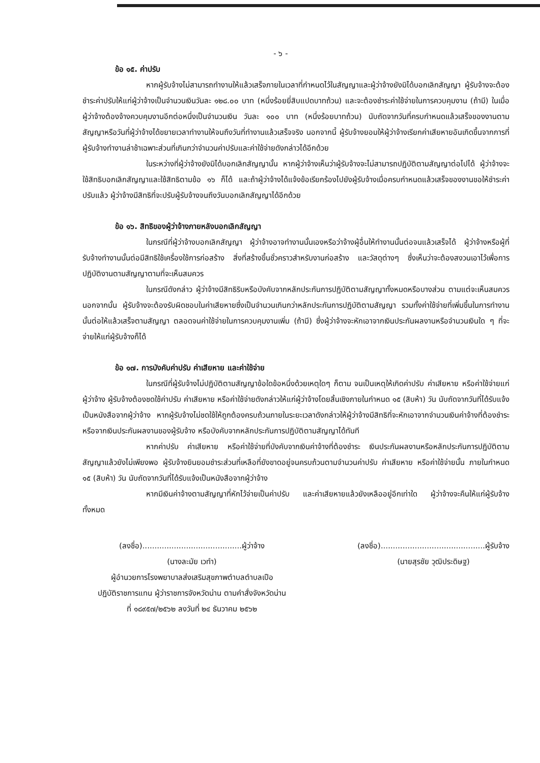- ๖ -
ข้อ ๑๕. ค่าปรับ
หากผู้รับจ้างไม่สามารถทำงานให้แล้วเสร็จภายในเวลาที่กำหนดไว้ในสัญญาและผู้ว่าจ้างยังมิได้บอกเลิกสัญญา ผู้รับจ้างจะต้องชำระค่าปรับให้แก่ผู้ว่าจ้างเป็นจำนวนเงินวันละ ๑๒๘.๐๐ บาท (หนึ่งร้อยยี่สิบแปดบาทถ้วน) และจะต้องชำระค่าใช้จ่ายในการควบคุมงาน (ถ้ามี) ในเมื่อผู้ว่าจ้างต้องจ้างควบคุมงานอีกต่อหนึ่งเป็นจำนวนเงิน วันละ ๑๐๐ บาท (หนึ่งร้อยบาทถ้วน) นับถัดจากวันที่ครบกำหนดแล้วเสร็จของงานตามสัญญาหรือวันที่ผู้ว่าจ้างได้ขยายเวลาทำงานให้จนถึงวันที่ทำงานแล้วเสร็จจริง นอกจากนี้ ผู้รับจ้างยอมให้ผู้ว่าจ้างเรียกค่าเสียหายอันเกิดขึ้นจากการที่ผู้รับจ้างทำงานล่าช้าเฉพาะส่วนที่เกินกว่าจำนวนค่าปรับและค่าใช้จ่ายดังกล่าวได้อีกด้วย
ในระหว่างที่ผู้ว่าจ้างยังมิได้บอกเลิกสัญญานั้น หากผู้ว่าจ้างเห็นว่าผู้รับจ้างจะไม่สามารถปฏิบัติตามสัญญาต่อไปได้ ผู้ว่าจ้างจะใช้สิทธิบอกเลิกสัญญาและใช้สิทธิตามข้อ ๑๖ ก็ได้ และถ้าผู้ว่าจ้างได้แจ้งข้อเรียกร้องไปยังผู้รับจ้างเมื่อครบกำหนดแล้วเสร็จของงานขอให้ชำระค่าปรับแล้ว ผู้ว่าจ้างมีสิทธิที่จะปรับผู้รับจ้างจนถึงวันบอกเลิกสัญญาได้อีกด้วย
ข้อ ๑๖. สิทธิของผู้ว่าจ้างภายหลังบอกเลิกสัญญา
ในกรณีที่ผู้ว่าจ้างบอกเลิกสัญญา ผู้ว่าจ้างอาจทำงานนั้นเองหรือว่าจ้างผู้อื่นให้ทำงานนั้นต่อจนแล้วเสร็จได้ ผู้ว่าจ้างหรือผู้ที่รับจ้างทำงานนั้นต่อมีสิทธิใช้เครื่องใช้การก่อสร้าง สิ่งที่สร้างขึ้นชั่วคราวสำหรับงานก่อสร้าง และวัสดุต่างๆ ซึ่งเห็นว่าจะต้องสงวนเอาไว้เพื่อการปฏิบัติงานตามสัญญาตามที่จะเห็นสมควร
ในกรณีดังกล่าว ผู้ว่าจ้างมีสิทธิริบหรือบังคับจากหลักประกันการปฏิบัติตามสัญญาทั้งหมดหรือบางส่วน ตามแต่จะเห็นสมควร นอกจากนั้น ผู้รับจ้างจะต้องรับผิดชอบในค่าเสียหายซึ่งเป็นจำนวนเกินกว่าหลักประกันการปฏิบัติตามสัญญา รวมทั้งค่าใช้จ่ายที่เพิ่มขึ้นในการทำงานนั้นต่อให้แล้วเสร็จตามสัญญา ตลอดจนค่าใช้จ่ายในการควบคุมงานเพิ่ม (ถ้ามี) ซึ่งผู้ว่าจ้างจะหักเอาจากเงินประกันผลงานหรือจำนวนเงินใด ๆ ที่จะจ่ายให้แก่ผู้รับจ้างก็ได้
ข้อ ๑๗. การบังคับค่าปรับ ค่าเสียหาย และค่าใช้จ่าย
ในกรณีที่ผู้รับจ้างไม่ปฏิบัติตามสัญญาข้อใดข้อหนึ่งด้วยเหตุใดๆ ก็ตาม จนเป็นเหตุให้เกิดค่าปรับ ค่าเสียหาย หรือค่าใช้จ่ายแก่ผู้ว่าจ้าง ผู้รับจ้างต้องชดใช้ค่าปรับ ค่าเสียหาย หรือค่าใช้จ่ายดังกล่าวให้แก่ผู้ว่าจ้างโดยสิ้นเชิงภายในกำหนด ๑๕ (สิบห้า) วัน นับถัดจากวันที่ได้รับแจ้งเป็นหนังสือจากผู้ว่าจ้าง หากผู้รับจ้างไม่ชดใช้ให้ถูกต้องครบถ้วนภายในระยะเวลาดังกล่าวให้ผู้ว่าจ้างมีสิทธิที่จะหักเอาจากจำนวนเงินค่าจ้างที่ต้องชำระ หรือจากเงินประกันผลงานของผู้รับจ้าง หรือบังคับจากหลักประกันการปฏิบัติตามสัญญาได้ทันที
หากค่าปรับ ค่าเสียหาย หรือค่าใช้จ่ายที่บังคับจากเงินค่าจ้างที่ต้องชำระ เงินประกันผลงานหรือหลักประกันการปฏิบัติตามสัญญาแล้วยังไม่เพียงพอ ผู้รับจ้างยินยอมชำระส่วนที่เหลือที่ยังขาดอยู่จนครบถ้วนตามจำนวนค่าปรับ ค่าเสียหาย หรือค่าใช้จ่ายนั้น ภายในกำหนด ๑๕ (สิบห้า) วัน นับถัดจากวันที่ได้รับแจ้งเป็นหนังสือจากผู้ว่าจ้าง
หากมีเงินค่าจ้างตามสัญญาที่หักไว้จ่ายเป็นค่าปรับ และค่าเสียหายแล้วยังเหลืออยู่อีกเท่าใด ผู้ว่าจ้างจะคืนให้แก่ผู้รับจ้างทั้งหมด
(ลงชื่อ).........................................ผู้ว่าจ้าง
(นางละมัย เวทำ)
ผู้อำนวยการโรงพยาบาลส่งเสริมสุขภาพตำบลตำบลเปือ
ปฏิบัติราชการแทน ผู้ว่าราชการจังหวัดน่าน ตามคำสั่งจังหวัดน่าน
ที่ ๑๘๙๕๗/๒๕๖๒ ลงวันที่ ๒๔ ธันวาคม ๒๕๖๒
(ลงชื่อ)...........................................ผู้รับจ้าง
(นายสุรชัย วุฒิประดิษฐ)